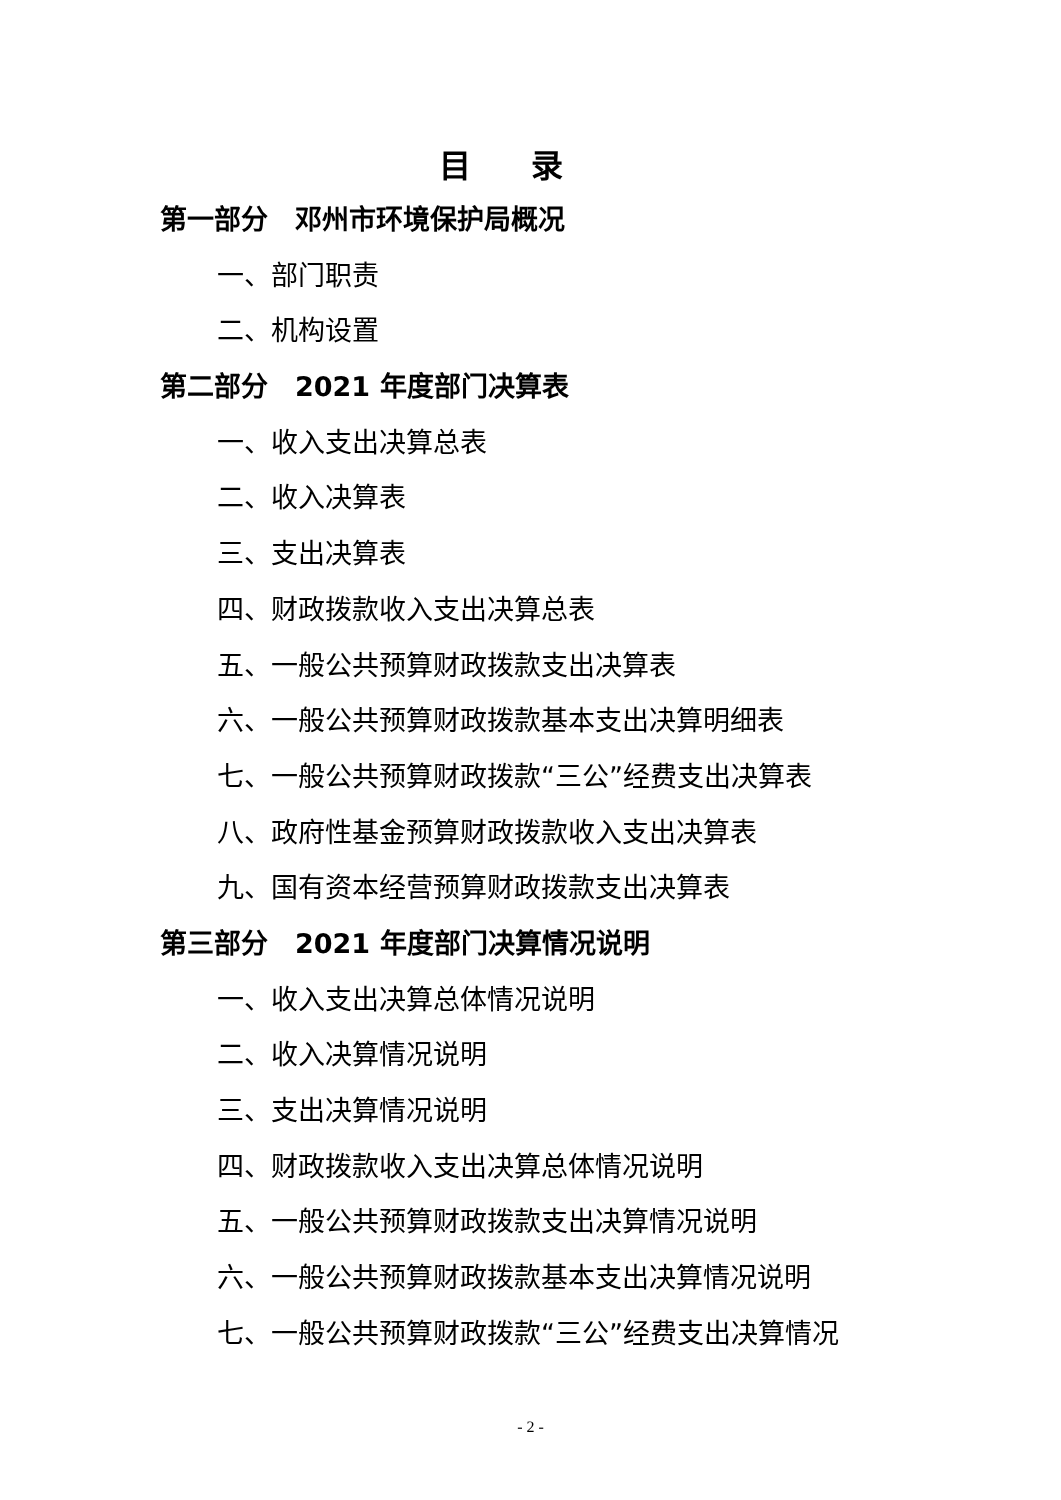目录
第一部分　邓州市环境保护局概况
一、部门职责
二、机构设置
第二部分　2021 年度部门决算表
一、收入支出决算总表
二、收入决算表
三、支出决算表
四、财政拨款收入支出决算总表
五、一般公共预算财政拨款支出决算表
六、一般公共预算财政拨款基本支出决算明细表
七、一般公共预算财政拨款“三公”经费支出决算表
八、政府性基金预算财政拨款收入支出决算表
九、国有资本经营预算财政拨款支出决算表
第三部分　2021 年度部门决算情况说明
一、收入支出决算总体情况说明
二、收入决算情况说明
三、支出决算情况说明
四、财政拨款收入支出决算总体情况说明
五、一般公共预算财政拨款支出决算情况说明
六、一般公共预算财政拨款基本支出决算情况说明
七、一般公共预算财政拨款“三公”经费支出决算情况
- 2 -